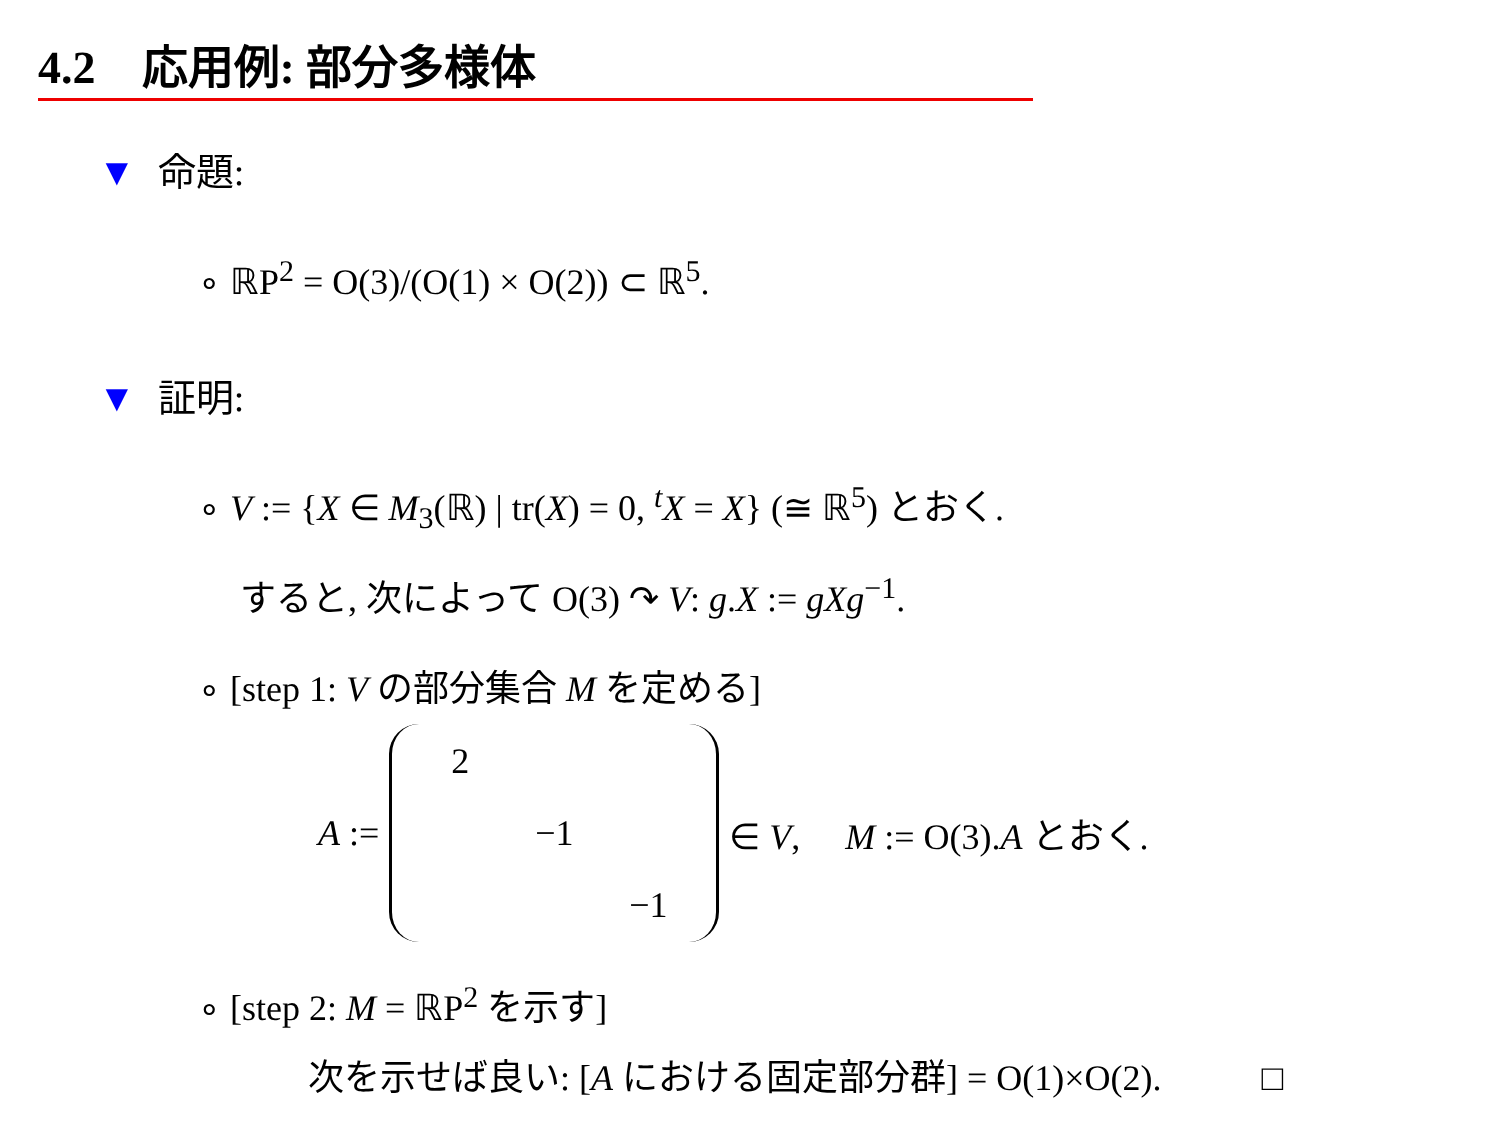4.2 応用例: 部分多様体
▼ 命題:
∘ ℝP<sup>2</sup> = O(3)/(O(1) × O(2)) ⊂ ℝ<sup>5</sup>.
▼ 証明:
∘ V := {X ∈ M<sub>3</sub>(ℝ) | tr(X) = 0, <sup>t</sup>X = X} (≅ ℝ<sup>5</sup>) とおく.
すると, 次によって O(3) ↷ V: g.X := gXg<sup>−1</sup>.
∘ [step 1: V の部分集合 M を定める]
A :=
| 2 | | |
| | −1 | |
| | | −1 |
∈ V, M := O(3).A とおく.
∘ [step 2: M = ℝP<sup>2</sup> を示す]
次を示せば良い: [A における固定部分群] = O(1)×O(2). □